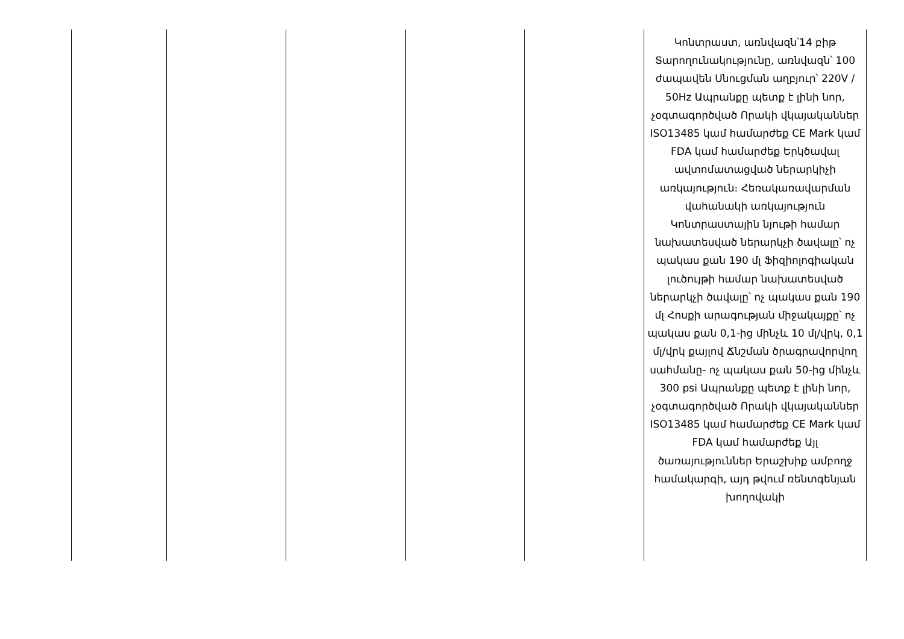| | | | | | Կոնտրաստ, առնվազն՝14 բիթ Տարողունակությունը, առնվազն՝ 100 ժապավեն Սնուցման աղբյուր՝ 220V / 50Hz Ապրանքը պետք է լինի նոր, չօգտագործված Որակի վկայականներ ISO13485 կամ համարժեք CE Mark կամ FDA կամ համարժեք Երկծավալ ավտոմատացված ներարկիչի առկայություն։ Հեռակառավարման վահանակի առկայություն Կոնտրաստային նյութի համար նախատեսված ներարկչի ծավալը՝ ոչ պակաս քան 190 մլ Ֆիզիոլոգիական լուծույթի համար նախատեսված ներարկչի ծավալը՝ ոչ պակաս քան 190 մլ Հոսքի արագության միջակայքը՝ ոչ պակաս քան 0,1-ից մինչև 10 մլ/վրկ, 0,1 մլ/վրկ քայլով Ճնշման ծրագրավորվող սահմանը- ոչ պակաս քան 50-ից մինչև 300 psi Ապրանքը պետք է լինի նոր, չօգտագործված Որակի վկայականներ ISO13485 կամ համարժեք CE Mark կամ FDA կամ համարժեք Այլ ծառայություններ Երաշխիք ամբողջ համակարգի, այդ թվում ռենտգենյան խողովակի |